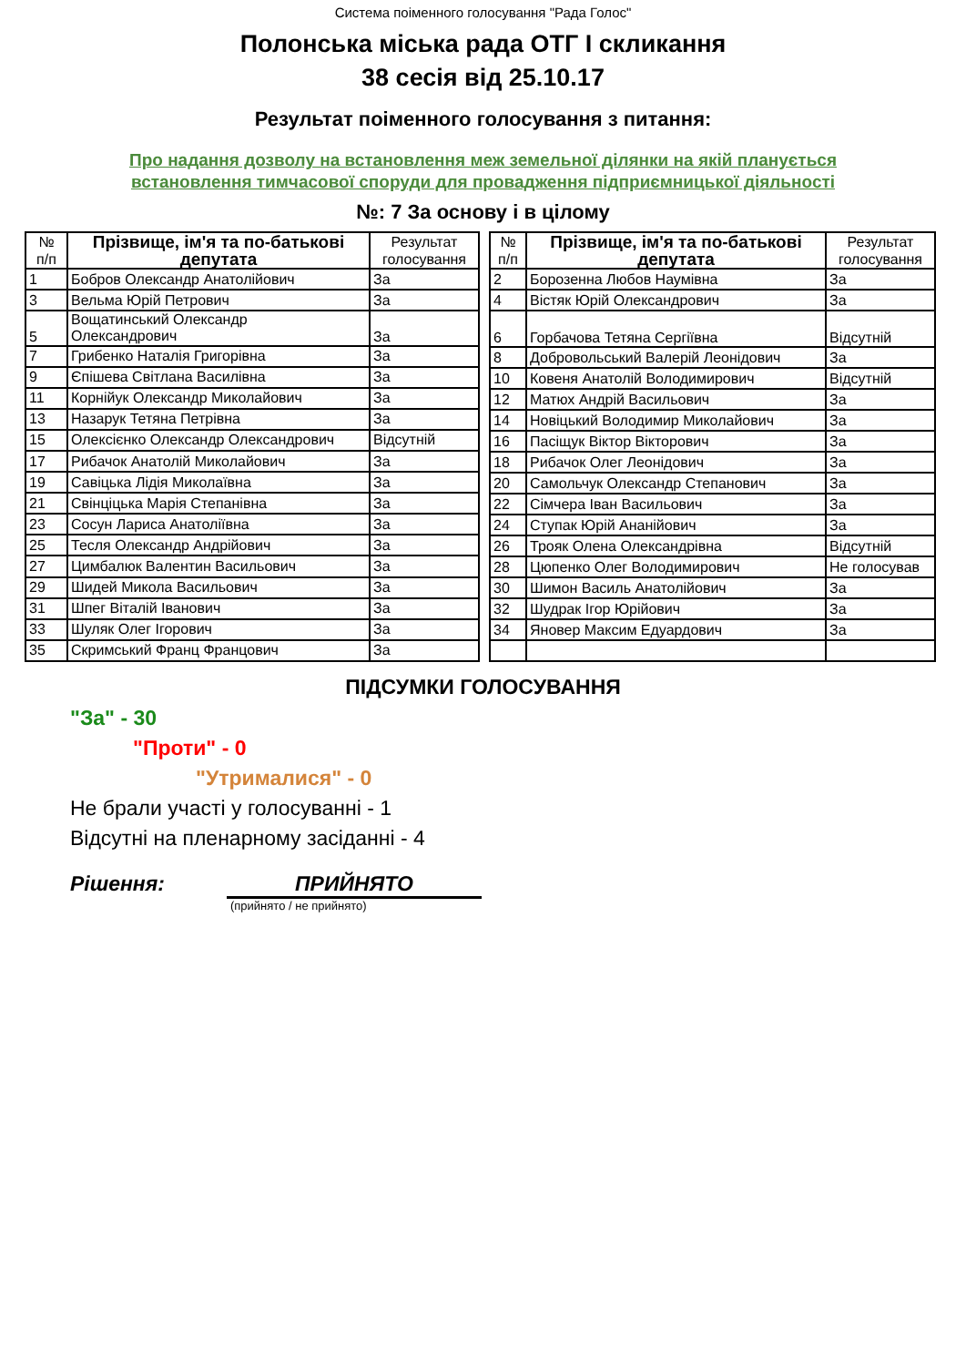Система поіменного голосування "Рада Голос"
Полонська міська рада ОТГ I скликання
38 сесія від 25.10.17
Результат поіменного голосування з питання:
Про надання дозволу на встановлення меж земельної ділянки на якій планується
встановлення тимчасової споруди для провадження підприємницької діяльності
№: 7 За основу і в цілому
| № п/п | Прізвище, ім'я та по-батькові депутата | Результат голосування |
| --- | --- | --- |
| 1 | Бобров Олександр Анатолійович | За |
| 3 | Вельма Юрій Петрович | За |
| 5 | Вощатинський Олександр Олександрович | За |
| 7 | Грибенко Наталія Григорівна | За |
| 9 | Єпішева Світлана Василівна | За |
| 11 | Корнійук Олександр Миколайович | За |
| 13 | Назарук Тетяна Петрівна | За |
| 15 | Олексієнко Олександр Олександрович | Відсутній |
| 17 | Рибачок Анатолій Миколайович | За |
| 19 | Савіцька Лідія Миколаївна | За |
| 21 | Свінціцька Марія Степанівна | За |
| 23 | Сосун Лариса Анатоліївна | За |
| 25 | Тесля Олександр Андрійович | За |
| 27 | Цимбалюк Валентин Васильович | За |
| 29 | Шидей Микола Васильович | За |
| 31 | Шпег Віталій Іванович | За |
| 33 | Шуляк Олег Ігорович | За |
| 35 | Скримський Франц Францович | За |
| № п/п | Прізвище, ім'я та по-батькові депутата | Результат голосування |
| --- | --- | --- |
| 2 | Борозенна Любов Наумівна | За |
| 4 | Вістяк Юрій Олександрович | За |
| 6 | Горбачова Тетяна Сергіївна | Відсутній |
| 8 | Добровольський Валерій Леонідович | За |
| 10 | Ковеня Анатолій Володимирович | Відсутній |
| 12 | Матюх Андрій Васильович | За |
| 14 | Новіцький Володимир Миколайович | За |
| 16 | Пасіщук Віктор Вікторович | За |
| 18 | Рибачок Олег Леонідович | За |
| 20 | Самольчук Олександр Степанович | За |
| 22 | Сімчера Іван Васильович | За |
| 24 | Ступак Юрій Ананійович | За |
| 26 | Трояк Олена Олександрівна | Відсутній |
| 28 | Цюпенко Олег Володимирович | Не голосував |
| 30 | Шимон Василь Анатолійович | За |
| 32 | Шудрак Ігор Юрійович | За |
| 34 | Яновер Максим Едуардович | За |
ПІДСУМКИ ГОЛОСУВАННЯ
"За" - 30
"Проти" - 0
"Утрималися" - 0
Не брали участі у голосуванні - 1
Відсутні на пленарному засіданні - 4
Рішення: ПРИЙНЯТО
(прийнято / не прийнято)